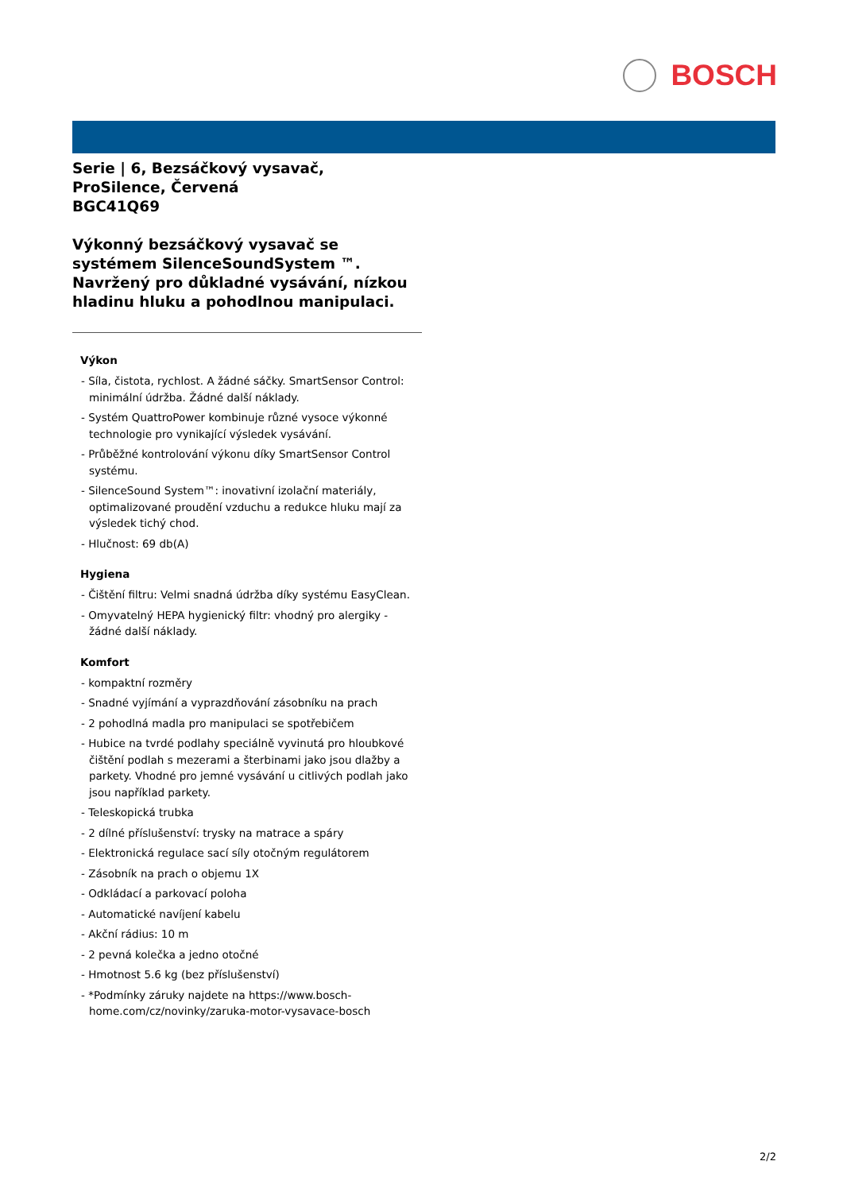BOSCH
Serie | 6, Bezsáčkový vysavač, ProSilence, Červená
BGC41Q69
Výkonný bezsáčkový vysavač se systémem SilenceSoundSystem ™. Navržený pro důkladné vysávání, nízkou hladinu hluku a pohodlnou manipulaci.
Výkon
- Síla, čistota, rychlost. A žádné sáčky. SmartSensor Control: minimální údržba. Žádné další náklady.
- Systém QuattroPower kombinuje různé vysoce výkonné technologie pro vynikající výsledek vysávání.
- Průběžné kontrolování výkonu díky SmartSensor Control systému.
- SilenceSound System™: inovativní izolační materiály, optimalizované proudění vzduchu a redukce hluku mají za výsledek tichý chod.
- Hlučnost: 69 db(A)
Hygiena
- Čištění filtru: Velmi snadná údržba díky systému EasyClean.
- Omyvatelný HEPA hygienický filtr: vhodný pro alergiky - žádné další náklady.
Komfort
- kompaktní rozměry
- Snadné vyjímání a vyprazdňování zásobníku na prach
- 2 pohodlná madla pro manipulaci se spotřebičem
- Hubice na tvrdé podlahy speciálně vyvinutá pro hloubkové čištění podlah s mezerami a šterbinami jako jsou dlažby a parkety. Vhodné pro jemné vysávání u citlivých podlah jako jsou například parkety.
- Teleskopická trubka
- 2 dílné příslušenství: trysky na matrace a spáry
- Elektronická regulace sací síly otočným regulátorem
- Zásobník na prach o objemu 1X
- Odkládací a parkovací poloha
- Automatické navíjení kabelu
- Akční rádius: 10 m
- 2 pevná kolečka a jedno otočné
- Hmotnost 5.6 kg (bez příslušenství)
- *Podmínky záruky najdete na https://www.bosch-home.com/cz/novinky/zaruka-motor-vysavace-bosch
2/2